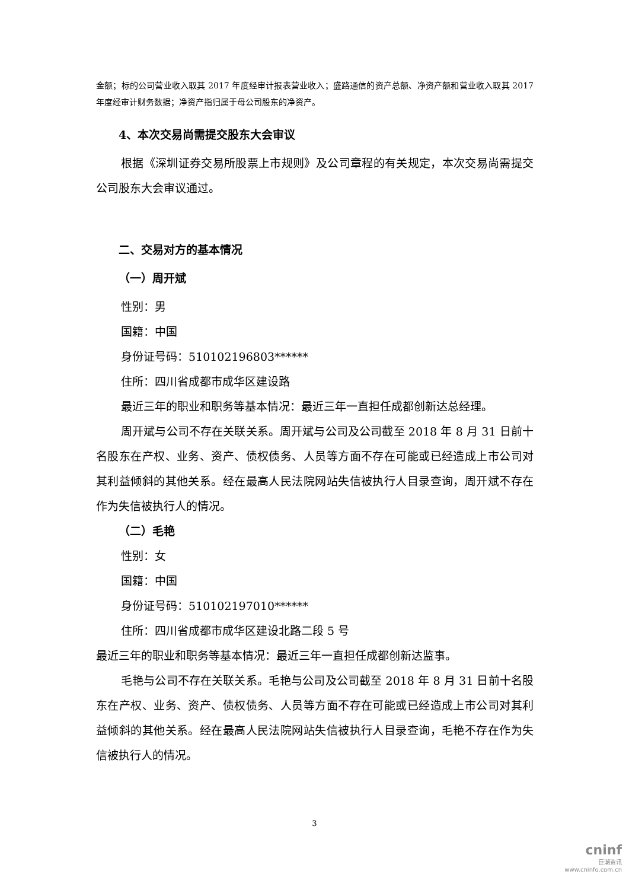金额；标的公司营业收入取其 2017 年度经审计报表营业收入；盛路通信的资产总额、净资产额和营业收入取其 2017 年度经审计财务数据；净资产指归属于母公司股东的净资产。
4、本次交易尚需提交股东大会审议
根据《深圳证券交易所股票上市规则》及公司章程的有关规定，本次交易尚需提交公司股东大会审议通过。
二、交易对方的基本情况
（一）周开斌
性别：男
国籍：中国
身份证号码：510102196803******
住所：四川省成都市成华区建设路
最近三年的职业和职务等基本情况：最近三年一直担任成都创新达总经理。
周开斌与公司不存在关联关系。周开斌与公司及公司截至 2018 年 8 月 31 日前十名股东在产权、业务、资产、债权债务、人员等方面不存在可能或已经造成上市公司对其利益倾斜的其他关系。经在最高人民法院网站失信被执行人目录查询，周开斌不存在作为失信被执行人的情况。
（二）毛艳
性别：女
国籍：中国
身份证号码：510102197010******
住所：四川省成都市成华区建设北路二段 5 号
最近三年的职业和职务等基本情况：最近三年一直担任成都创新达监事。
毛艳与公司不存在关联关系。毛艳与公司及公司截至 2018 年 8 月 31 日前十名股东在产权、业务、资产、债权债务、人员等方面不存在可能或已经造成上市公司对其利益倾斜的其他关系。经在最高人民法院网站失信被执行人目录查询，毛艳不存在作为失信被执行人的情况。
3
cninf
巨潮资讯
www.cninfo.com.cn